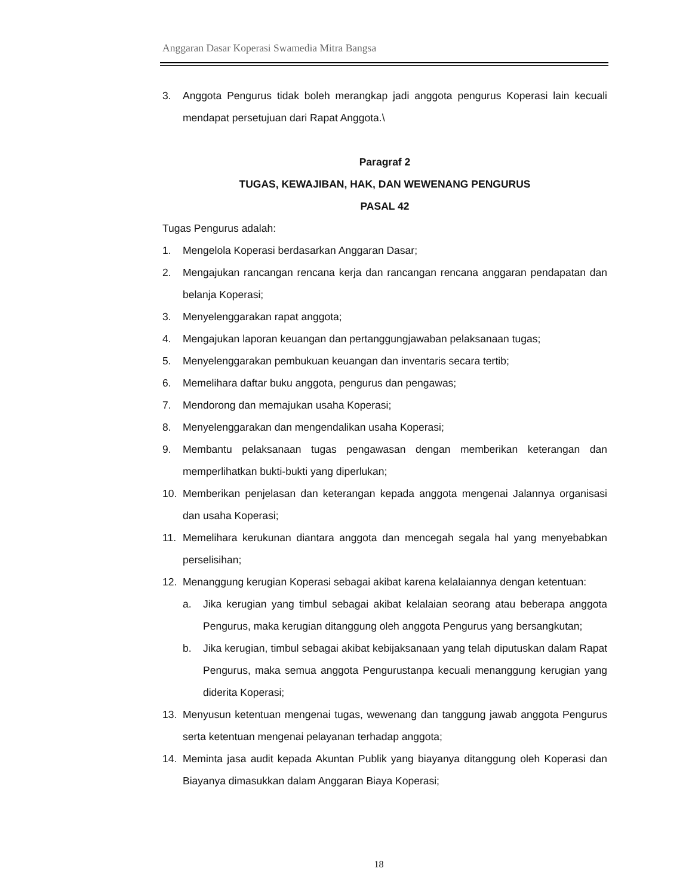Anggaran Dasar Koperasi Swamedia Mitra Bangsa
3. Anggota Pengurus tidak boleh merangkap jadi anggota pengurus Koperasi lain kecuali mendapat persetujuan dari Rapat Anggota.\
Paragraf 2
TUGAS, KEWAJIBAN, HAK, DAN WEWENANG PENGURUS
PASAL 42
Tugas Pengurus adalah:
1. Mengelola Koperasi berdasarkan Anggaran Dasar;
2. Mengajukan rancangan rencana kerja dan rancangan rencana anggaran pendapatan dan belanja Koperasi;
3. Menyelenggarakan rapat anggota;
4. Mengajukan laporan keuangan dan pertanggungjawaban pelaksanaan tugas;
5. Menyelenggarakan pembukuan keuangan dan inventaris secara tertib;
6. Memelihara daftar buku anggota, pengurus dan pengawas;
7. Mendorong dan memajukan usaha Koperasi;
8. Menyelenggarakan dan mengendalikan usaha Koperasi;
9. Membantu pelaksanaan tugas pengawasan dengan memberikan keterangan dan memperlihatkan bukti-bukti yang diperlukan;
10. Memberikan penjelasan dan keterangan kepada anggota mengenai Jalannya organisasi dan usaha Koperasi;
11. Memelihara kerukunan diantara anggota dan mencegah segala hal yang menyebabkan perselisihan;
12. Menanggung kerugian Koperasi sebagai akibat karena kelalaiannya dengan ketentuan:
a. Jika kerugian yang timbul sebagai akibat kelalaian seorang atau beberapa anggota Pengurus, maka kerugian ditanggung oleh anggota Pengurus yang bersangkutan;
b. Jika kerugian, timbul sebagai akibat kebijaksanaan yang telah diputuskan dalam Rapat Pengurus, maka semua anggota Pengurustanpa kecuali menanggung kerugian yang diderita Koperasi;
13. Menyusun ketentuan mengenai tugas, wewenang dan tanggung jawab anggota Pengurus serta ketentuan mengenai pelayanan terhadap anggota;
14. Meminta jasa audit kepada Akuntan Publik yang biayanya ditanggung oleh Koperasi dan Biayanya dimasukkan dalam Anggaran Biaya Koperasi;
18